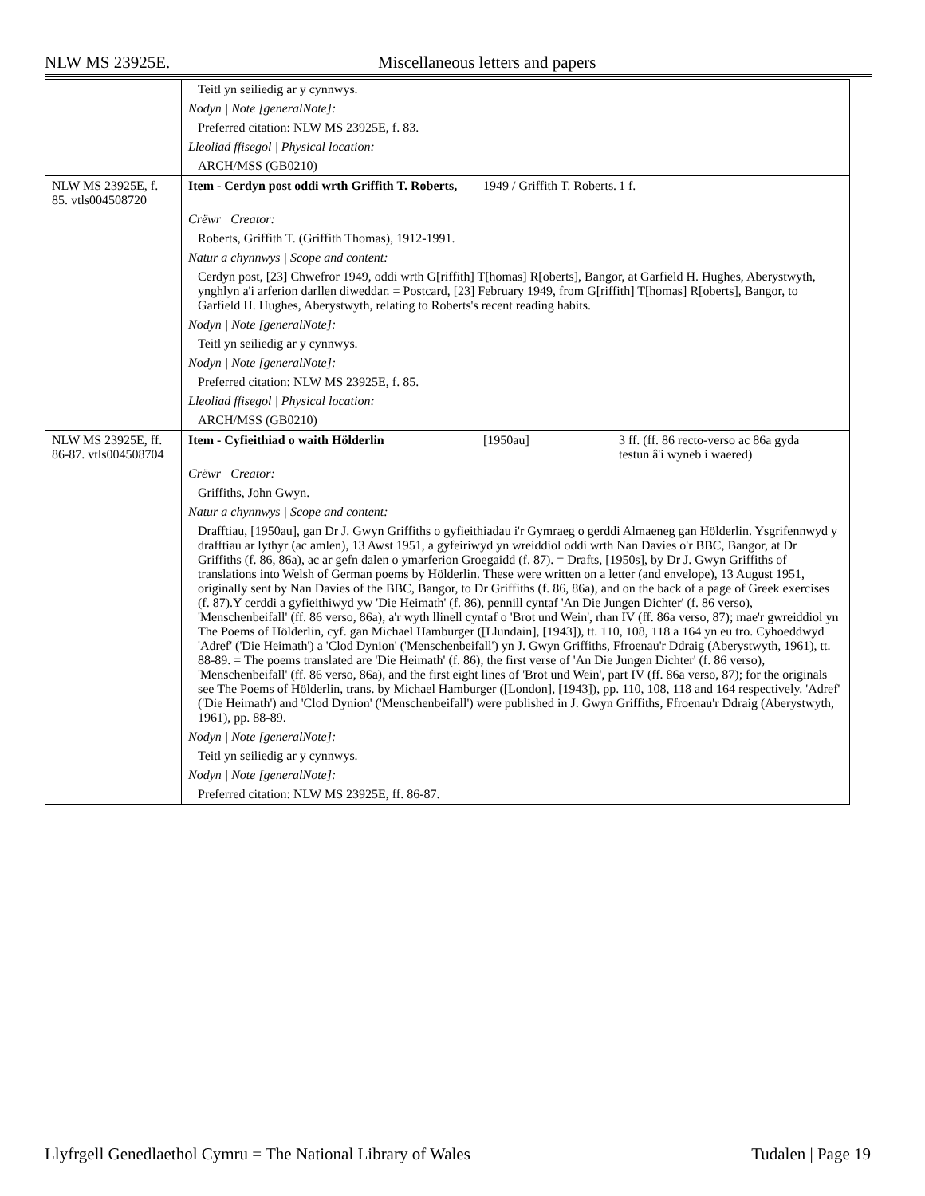NLW MS 23925E. Miscellaneous letters and papers
| | Teitl yn seiliedig ar y cynnwys. |
| | Nodyn / Note [generalNote]: |
| | Preferred citation: NLW MS 23925E, f. 83. |
| | Lleoliad ffisegol / Physical location: |
| | ARCH/MSS (GB0210) |
| NLW MS 23925E, f. 85. vtls004508720 | Item - Cerdyn post oddi wrth Griffith T. Roberts, 1949 / Griffith T. Roberts. 1 f. |
| | Crëwr / Creator: |
| | Roberts, Griffith T. (Griffith Thomas), 1912-1991. |
| | Natur a chynnwys / Scope and content: |
| | Cerdyn post, [23] Chwefror 1949, oddi wrth G[riffith] T[homas] R[oberts], Bangor, at Garfield H. Hughes, Aberystwyth, ynghlyn a'i arferion darllen diweddar. = Postcard, [23] February 1949, from G[riffith] T[homas] R[oberts], Bangor, to Garfield H. Hughes, Aberystwyth, relating to Roberts's recent reading habits. |
| | Nodyn / Note [generalNote]: |
| | Teitl yn seiliedig ar y cynnwys. |
| | Nodyn / Note [generalNote]: |
| | Preferred citation: NLW MS 23925E, f. 85. |
| | Lleoliad ffisegol / Physical location: |
| | ARCH/MSS (GB0210) |
| NLW MS 23925E, ff. 86-87. vtls004508704 | Item - Cyfieithiad o waith Hölderlin [1950au] 3 ff. (ff. 86 recto-verso ac 86a gyda testun â'i wyneb i waered) |
| | Crëwr / Creator: |
| | Griffiths, John Gwyn. |
| | Natur a chynnwys / Scope and content: |
| | Drafftiau, [1950au], gan Dr J. Gwyn Griffiths o gyfieithiadau i'r Gymraeg o gerddi Almaeneg gan Hölderlin. Ysgrifennwyd y drafftiau ar lythyr (ac amlen), 13 Awst 1951, a gyfeiriwyd yn wreiddiol oddi wrth Nan Davies o'r BBC, Bangor, at Dr Griffiths (f. 86, 86a), ac ar gefn dalen o ymarferion Groegaidd (f. 87). = Drafts, [1950s], by Dr J. Gwyn Griffiths of translations into Welsh of German poems by Hölderlin. These were written on a letter (and envelope), 13 August 1951, originally sent by Nan Davies of the BBC, Bangor, to Dr Griffiths (f. 86, 86a), and on the back of a page of Greek exercises (f. 87).Y cerddi a gyfieithiwyd yw 'Die Heimath' (f. 86), pennill cyntaf 'An Die Jungen Dichter' (f. 86 verso), 'Menschenbeifall' (ff. 86 verso, 86a), a'r wyth llinell cyntaf o 'Brot und Wein', rhan IV (ff. 86a verso, 87); mae'r gwreiddiol yn The Poems of Hölderlin, cyf. gan Michael Hamburger ([Llundain], [1943]), tt. 110, 108, 118 a 164 yn eu tro. Cyhoeddwyd 'Adref' ('Die Heimath') a 'Clod Dynion' ('Menschenbeifall') yn J. Gwyn Griffiths, Ffroenau'r Ddraig (Aberystwyth, 1961), tt. 88-89. = The poems translated are 'Die Heimath' (f. 86), the first verse of 'An Die Jungen Dichter' (f. 86 verso), 'Menschenbeifall' (ff. 86 verso, 86a), and the first eight lines of 'Brot und Wein', part IV (ff. 86a verso, 87); for the originals see The Poems of Hölderlin, trans. by Michael Hamburger ([London], [1943]), pp. 110, 108, 118 and 164 respectively. 'Adref' ('Die Heimath') and 'Clod Dynion' ('Menschenbeifall') were published in J. Gwyn Griffiths, Ffroenau'r Ddraig (Aberystwyth, 1961), pp. 88-89. |
| | Nodyn / Note [generalNote]: |
| | Teitl yn seiliedig ar y cynnwys. |
| | Nodyn / Note [generalNote]: |
| | Preferred citation: NLW MS 23925E, ff. 86-87. |
Llyfrgell Genedlaethol Cymru = The National Library of Wales Tudalen | Page 19